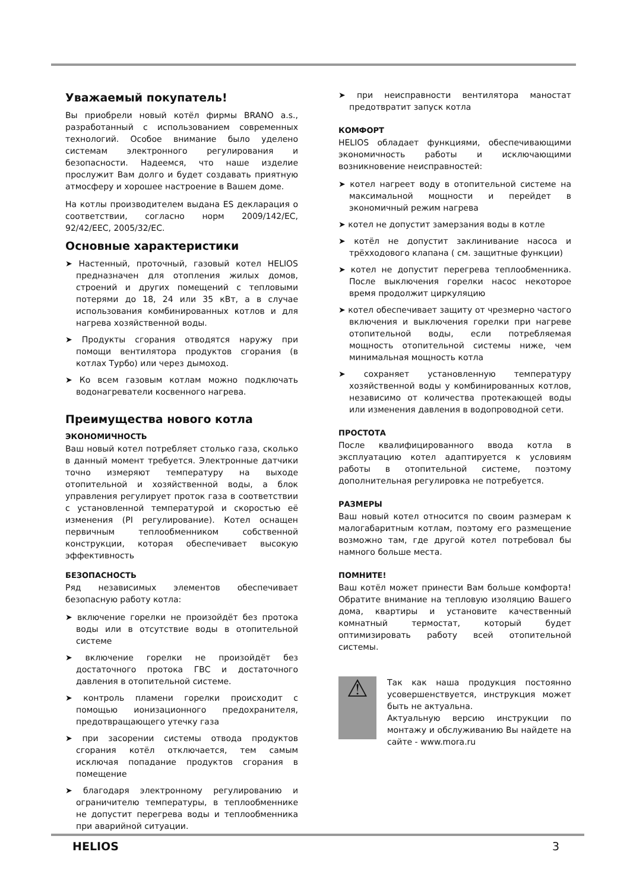Уважаемый покупатель!
Вы приобрели новый котёл фирмы BRANO a.s., разработанный с использованием современных технологий. Особое внимание было уделено системам электронного регулирования и безопасности. Надеемся, что наше изделие прослужит Вам долго и будет создавать приятную атмосферу и хорошее настроение в Вашем доме.
На котлы производителем выдана ES декларация о соответствии, согласно норм 2009/142/EC, 92/42/EEC, 2005/32/EC.
Основные характеристики
➤ Настенный, проточный, газовый котел HELIOS предназначен для отопления жилых домов, строений и других помещений с тепловыми потерями до 18, 24 или 35 кВт, а в случае использования комбинированных котлов и для нагрева хозяйственной воды.
➤ Продукты сгорания отводятся наружу при помощи вентилятора продуктов сгорания (в котлах Турбо) или через дымоход.
➤ Ко всем газовым котлам можно подключать водонагреватели косвенного нагрева.
Преимущества нового котла
ЭКОНОМИЧНОСТЬ
Ваш новый котел потребляет столько газа, сколько в данный момент требуется. Электронные датчики точно измеряют температуру на выходе отопительной и хозяйственной воды, а блок управления регулирует проток газа в соответствии с установленной температурой и скоростью её изменения (PI регулирование). Котел оснащен первичным теплообменником собственной конструкции, которая обеспечивает высокую эффективность
БЕЗОПАСНОСТЬ
Ряд независимых элементов обеспечивает безопасную работу котла:
➤ включение горелки не произойдёт без протока воды или в отсутствие воды в отопительной системе
➤ включение горелки не произойдёт без достаточного протока ГВС и достаточного давления в отопительной системе.
➤ контроль пламени горелки происходит с помощью ионизационного предохранителя, предотвращающего утечку газа
➤ при засорении системы отвода продуктов сгорания котёл отключается, тем самым исключая попадание продуктов сгорания в помещение
➤ благодаря электронному регулированию и ограничителю температуры, в теплообменнике не допустит перегрева воды и теплообменника при аварийной ситуации.
➤ при неисправности вентилятора маностат предотвратит запуск котла
КОМФОРТ
HELIOS обладает функциями, обеспечивающими экономичность работы и исключающими возникновение неисправностей:
➤ котел нагреет воду в отопительной системе на максимальной мощности и перейдет в экономичный режим нагрева
➤ котел не допустит замерзания воды в котле
➤ котёл не допустит заклинивание насоса и трёхходового клапана ( см. защитные функции)
➤ котел не допустит перегрева теплообменника. После выключения горелки насос некоторое время продолжит циркуляцию
➤ котел обеспечивает защиту от чрезмерно частого включения и выключения горелки при нагреве отопительной воды, если потребляемая мощность отопительной системы ниже, чем минимальная мощность котла
➤ сохраняет установленную температуру хозяйственной воды у комбинированных котлов, независимо от количества протекающей воды или изменения давления в водопроводной сети.
ПРОСТОТА
После квалифицированного ввода котла в эксплуатацию котел адаптируется к условиям работы в отопительной системе, поэтому дополнительная регулировка не потребуется.
РАЗМЕРЫ
Ваш новый котел относится по своим размерам к малогабаритным котлам, поэтому его размещение возможно там, где другой котел потребовал бы намного больше места.
ПОМНИТЕ!
Ваш котёл может принести Вам больше комфорта! Обратите внимание на тепловую изоляцию Вашего дома, квартиры и установите качественный комнатный термостат, который будет оптимизировать работу всей отопительной системы.
⚠
Так как наша продукция постоянно усовершенствуется, инструкция может быть не актуальна.
Актуальную версию инструкции по монтажу и обслуживанию Вы найдете на сайте - www.mora.ru
HELIOS 3